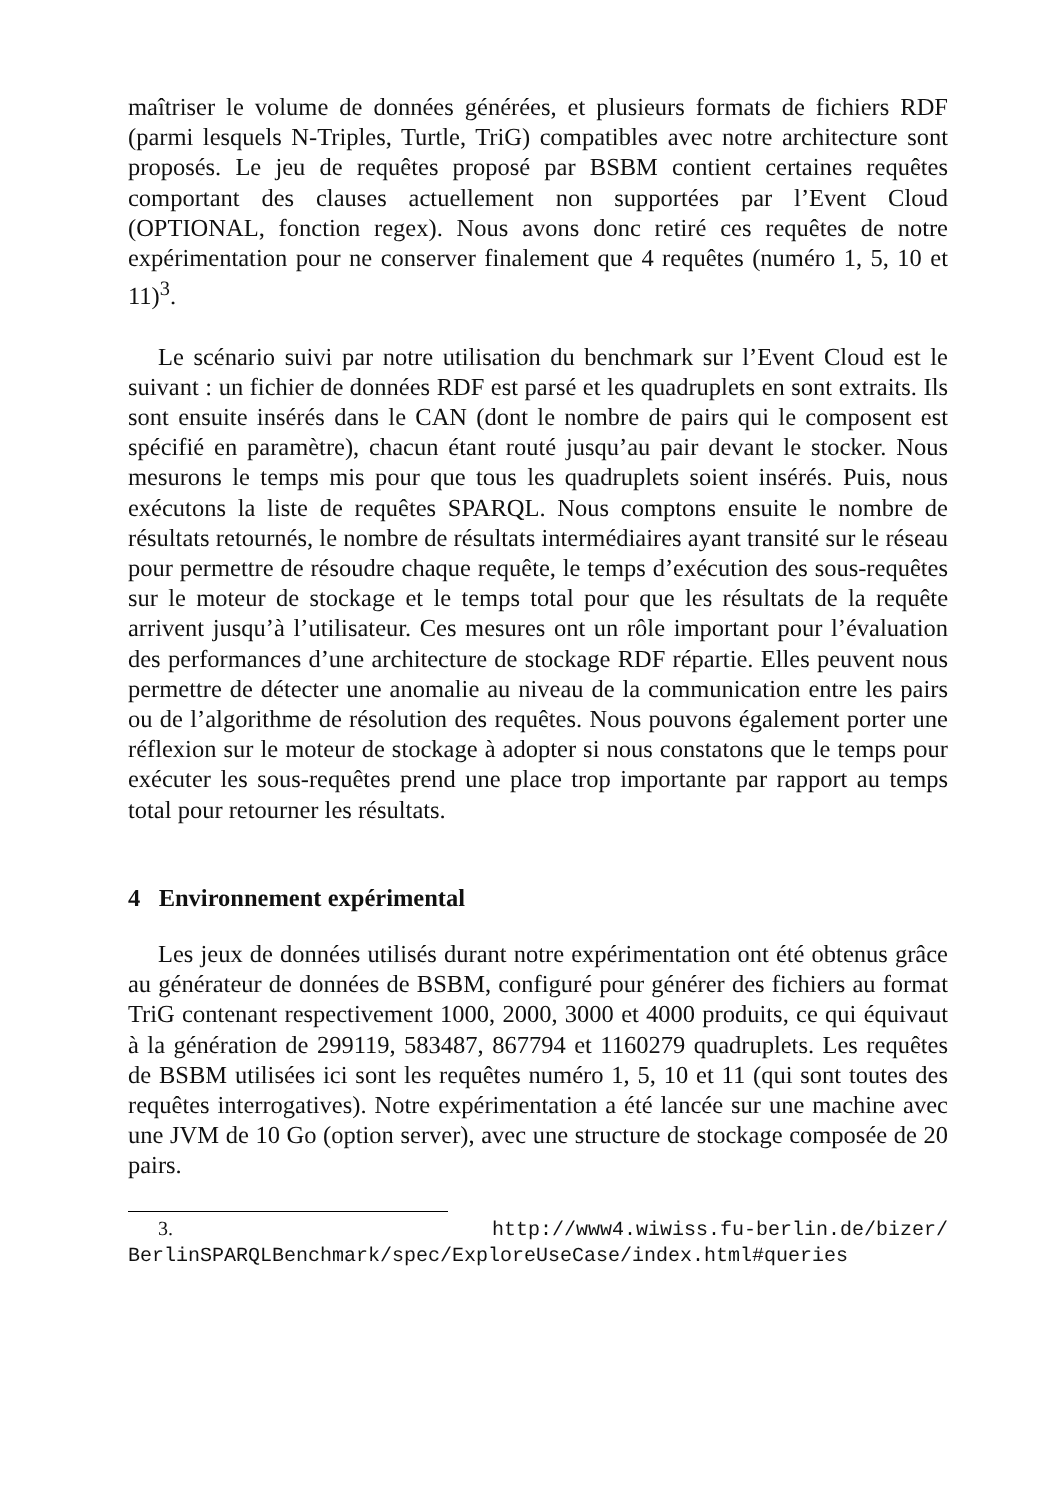maîtriser le volume de données générées, et plusieurs formats de fichiers RDF (parmi lesquels N-Triples, Turtle, TriG) compatibles avec notre architecture sont proposés. Le jeu de requêtes proposé par BSBM contient certaines requêtes comportant des clauses actuellement non supportées par l’Event Cloud (OPTIONAL, fonction regex). Nous avons donc retiré ces requêtes de notre expérimentation pour ne conserver finalement que 4 requêtes (numéro 1, 5, 10 et 11)<sup>3</sup>.
Le scénario suivi par notre utilisation du benchmark sur l’Event Cloud est le suivant : un fichier de données RDF est parsé et les quadruplets en sont extraits. Ils sont ensuite insérés dans le CAN (dont le nombre de pairs qui le composent est spécifié en paramètre), chacun étant routé jusqu’au pair devant le stocker. Nous mesurons le temps mis pour que tous les quadruplets soient insérés. Puis, nous exécutons la liste de requêtes SPARQL. Nous comptons ensuite le nombre de résultats retournés, le nombre de résultats intermédiaires ayant transité sur le réseau pour permettre de résoudre chaque requête, le temps d’exécution des sous-requêtes sur le moteur de stockage et le temps total pour que les résultats de la requête arrivent jusqu’à l’utilisateur. Ces mesures ont un rôle important pour l’évaluation des performances d’une architecture de stockage RDF répartie. Elles peuvent nous permettre de détecter une anomalie au niveau de la communication entre les pairs ou de l’algorithme de résolution des requêtes. Nous pouvons également porter une réflexion sur le moteur de stockage à adopter si nous constatons que le temps pour exécuter les sous-requêtes prend une place trop importante par rapport au temps total pour retourner les résultats.
4 Environnement expérimental
Les jeux de données utilisés durant notre expérimentation ont été obtenus grâce au générateur de données de BSBM, configuré pour générer des fichiers au format TriG contenant respectivement 1000, 2000, 3000 et 4000 produits, ce qui équivaut à la génération de 299119, 583487, 867794 et 1160279 quadruplets. Les requêtes de BSBM utilisées ici sont les requêtes numéro 1, 5, 10 et 11 (qui sont toutes des requêtes interrogatives). Notre expérimentation a été lancée sur une machine avec une JVM de 10 Go (option server), avec une structure de stockage composée de 20 pairs.
3. http://www4.wiwiss.fu-berlin.de/bizer/ BerlinSPARQLBenchmark/spec/ExploreUseCase/index.html#queries